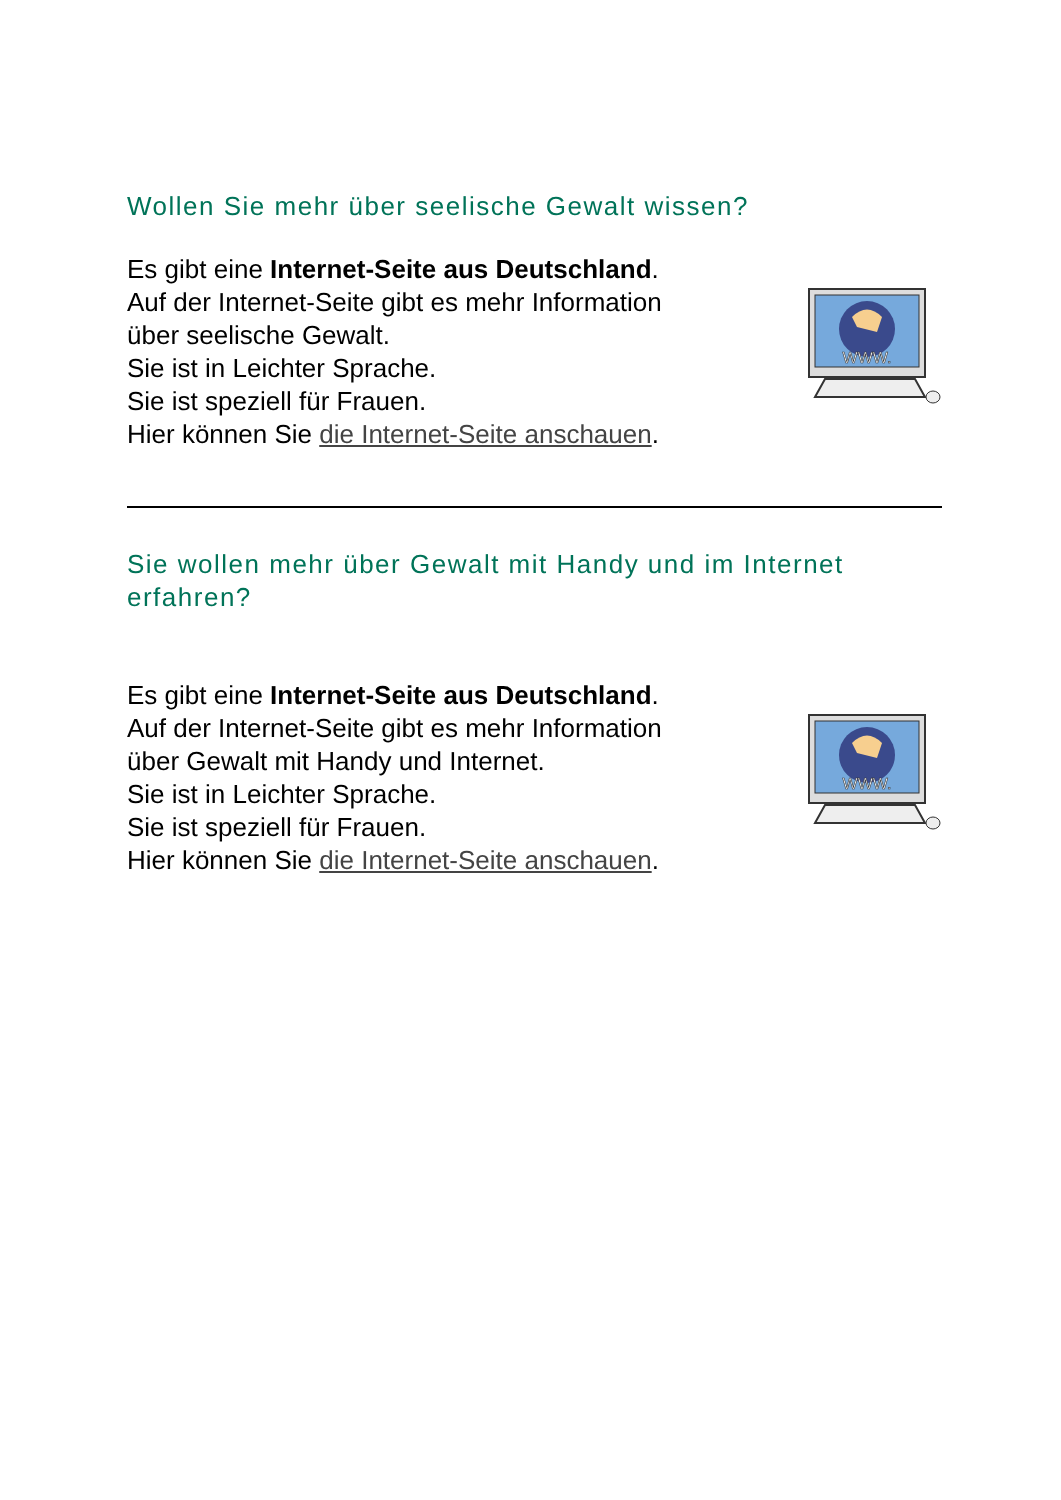Wollen Sie mehr über seelische Gewalt wissen?
Es gibt eine Internet-Seite aus Deutschland.
Auf der Internet-Seite gibt es mehr Information
über seelische Gewalt.
Sie ist in Leichter Sprache.
Sie ist speziell für Frauen.
Hier können Sie die Internet-Seite anschauen.
WWW.
Sie wollen mehr über Gewalt mit Handy und im Internet erfahren?
Es gibt eine Internet-Seite aus Deutschland.
Auf der Internet-Seite gibt es mehr Information
über Gewalt mit Handy und Internet.
Sie ist in Leichter Sprache.
Sie ist speziell für Frauen.
Hier können Sie die Internet-Seite anschauen.
WWW.